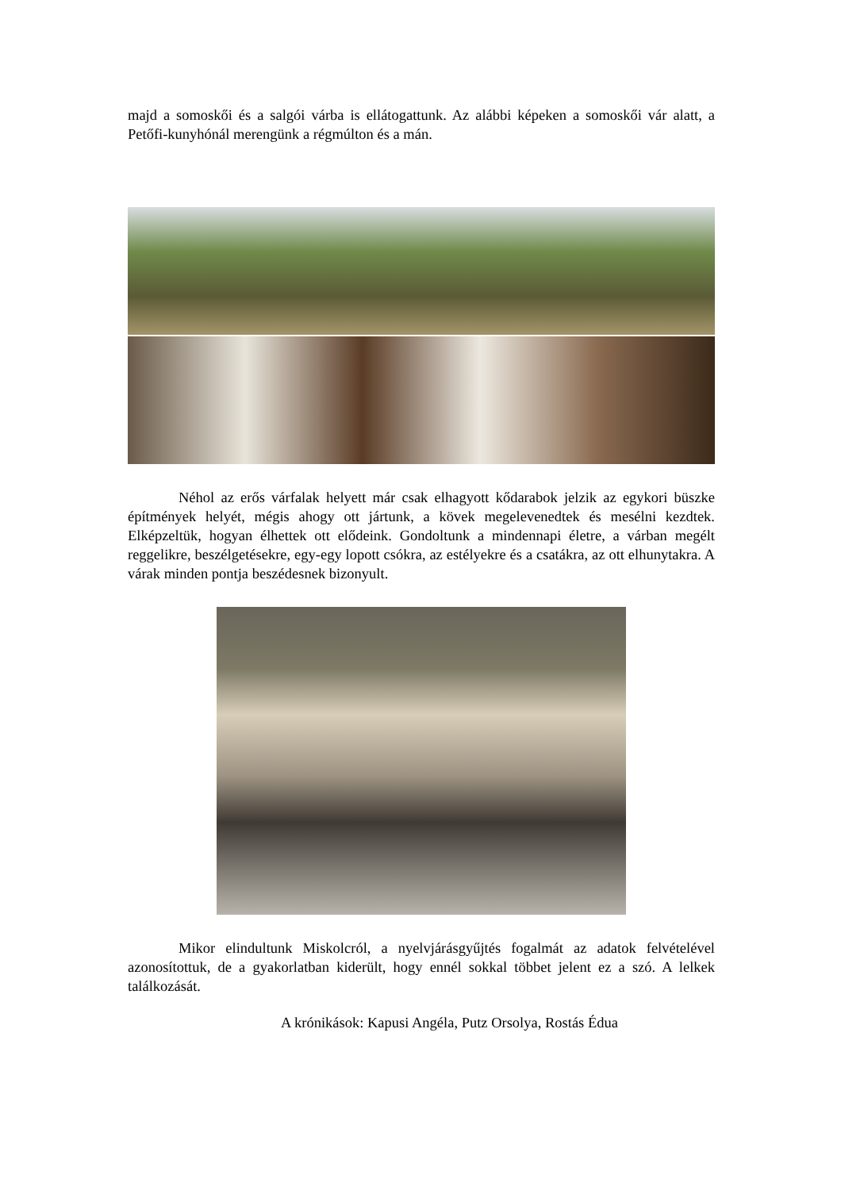majd a somoskői és a salgói várba is ellátogattunk. Az alábbi képeken a somoskői vár alatt, a Petőfi-kunyhónál merengünk a régmúlton és a mán.
Néhol az erős várfalak helyett már csak elhagyott kődarabok jelzik az egykori büszke építmények helyét, mégis ahogy ott jártunk, a kövek megelevenedtek és mesélni kezdtek. Elképzeltük, hogyan élhettek ott elődeink. Gondoltunk a mindennapi életre, a várban megélt reggelikre, beszélgetésekre, egy-egy lopott csókra, az estélyekre és a csatákra, az ott elhunytakra. A várak minden pontja beszédesnek bizonyult.
Mikor elindultunk Miskolcról, a nyelvjárásgyűjtés fogalmát az adatok felvételével azonosítottuk, de a gyakorlatban kiderült, hogy ennél sokkal többet jelent ez a szó. A lelkek találkozását.
A krónikások: Kapusi Angéla, Putz Orsolya, Rostás Édua